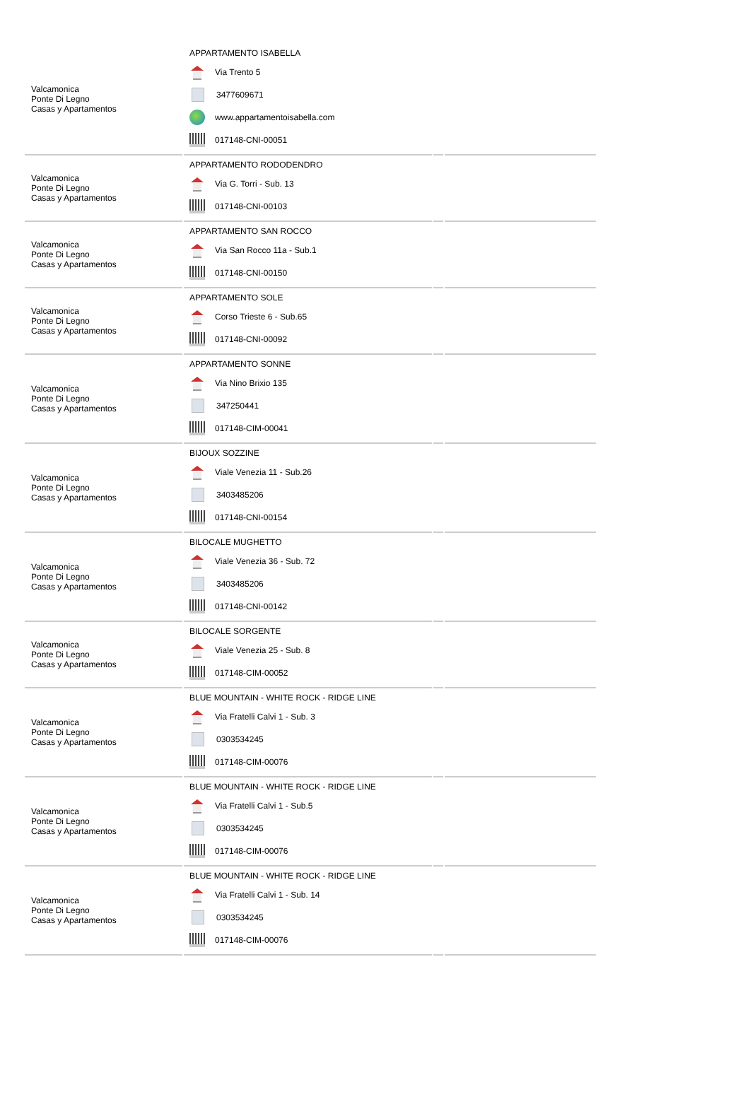| Valcamonica Ponte Di Legno Casas y Apartamentos | APPARTAMENTO ISABELLA Via Trento 5 3477609671 www.appartamentoisabella.com 017148-CNI-00051 | | |
| Valcamonica Ponte Di Legno Casas y Apartamentos | APPARTAMENTO RODODENDRO Via G. Torri - Sub. 13 017148-CNI-00103 | | |
| Valcamonica Ponte Di Legno Casas y Apartamentos | APPARTAMENTO SAN ROCCO Via San Rocco 11a - Sub.1 017148-CNI-00150 | | |
| Valcamonica Ponte Di Legno Casas y Apartamentos | APPARTAMENTO SOLE Corso Trieste 6 - Sub.65 017148-CNI-00092 | | |
| Valcamonica Ponte Di Legno Casas y Apartamentos | APPARTAMENTO SONNE Via Nino Brixio 135 347250441 017148-CIM-00041 | | |
| Valcamonica Ponte Di Legno Casas y Apartamentos | BIJOUX SOZZINE Viale Venezia 11 - Sub.26 3403485206 017148-CNI-00154 | | |
| Valcamonica Ponte Di Legno Casas y Apartamentos | BILOCALE MUGHETTO Viale Venezia 36 - Sub. 72 3403485206 017148-CNI-00142 | | |
| Valcamonica Ponte Di Legno Casas y Apartamentos | BILOCALE SORGENTE Viale Venezia 25 - Sub. 8 017148-CIM-00052 | | |
| Valcamonica Ponte Di Legno Casas y Apartamentos | BLUE MOUNTAIN - WHITE ROCK - RIDGE LINE Via Fratelli Calvi 1 - Sub. 3 0303534245 017148-CIM-00076 | | |
| Valcamonica Ponte Di Legno Casas y Apartamentos | BLUE MOUNTAIN - WHITE ROCK - RIDGE LINE Via Fratelli Calvi 1 - Sub.5 0303534245 017148-CIM-00076 | | |
| Valcamonica Ponte Di Legno Casas y Apartamentos | BLUE MOUNTAIN - WHITE ROCK - RIDGE LINE Via Fratelli Calvi 1 - Sub. 14 0303534245 017148-CIM-00076 | | |